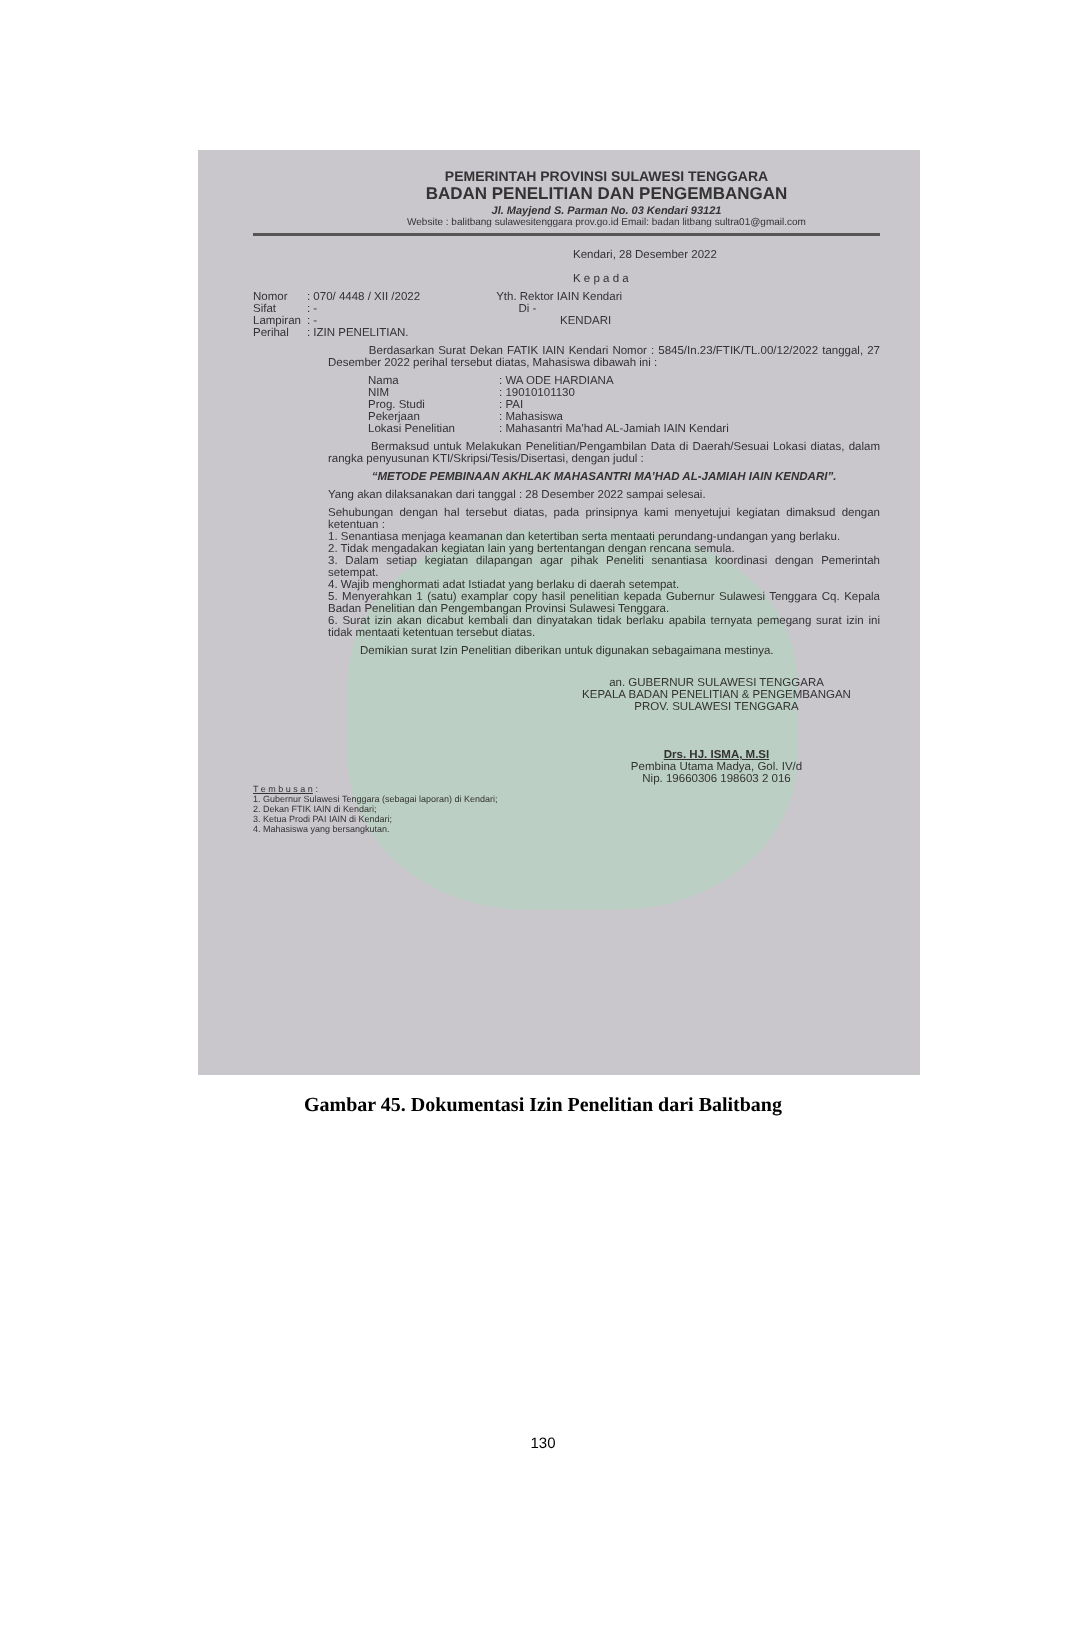PEMERINTAH PROVINSI SULAWESI TENGGARA
BADAN PENELITIAN DAN PENGEMBANGAN
Jl. Mayjend S. Parman No. 03 Kendari 93121
Website : balitbang sulawesitenggara prov.go.id Email: badan litbang sultra01@gmail.com
Kendari, 28 Desember 2022
K e p a d a
| Nomor | : 070/ 4448 / XII /2022 |
| Sifat | : - |
| Lampiran | : - |
| Perihal | : IZIN PENELITIAN. |
Yth. Rektor IAIN Kendari
Di -
KENDARI
Berdasarkan Surat Dekan FATIK IAIN Kendari Nomor : 5845/In.23/FTIK/TL.00/12/2022 tanggal, 27 Desember 2022 perihal tersebut diatas, Mahasiswa dibawah ini :
| Nama | : WA ODE HARDIANA |
| NIM | : 19010101130 |
| Prog. Studi | : PAI |
| Pekerjaan | : Mahasiswa |
| Lokasi Penelitian | : Mahasantri Ma'had AL-Jamiah IAIN Kendari |
Bermaksud untuk Melakukan Penelitian/Pengambilan Data di Daerah/Sesuai Lokasi diatas, dalam rangka penyusunan KTI/Skripsi/Tesis/Disertasi, dengan judul :
“METODE PEMBINAAN AKHLAK MAHASANTRI MA’HAD AL-JAMIAH IAIN KENDARI”.
Yang akan dilaksanakan dari tanggal : 28 Desember 2022 sampai selesai.
Sehubungan dengan hal tersebut diatas, pada prinsipnya kami menyetujui kegiatan dimaksud dengan ketentuan :
1. Senantiasa menjaga keamanan dan ketertiban serta mentaati perundang-undangan yang berlaku.
2. Tidak mengadakan kegiatan lain yang bertentangan dengan rencana semula.
3. Dalam setiap kegiatan dilapangan agar pihak Peneliti senantiasa koordinasi dengan Pemerintah setempat.
4. Wajib menghormati adat Istiadat yang berlaku di daerah setempat.
5. Menyerahkan 1 (satu) examplar copy hasil penelitian kepada Gubernur Sulawesi Tenggara Cq. Kepala Badan Penelitian dan Pengembangan Provinsi Sulawesi Tenggara.
6. Surat izin akan dicabut kembali dan dinyatakan tidak berlaku apabila ternyata pemegang surat izin ini tidak mentaati ketentuan tersebut diatas.
Demikian surat Izin Penelitian diberikan untuk digunakan sebagaimana mestinya.
an. GUBERNUR SULAWESI TENGGARA
KEPALA BADAN PENELITIAN & PENGEMBANGAN
PROV. SULAWESI TENGGARA
Drs. HJ. ISMA, M.SI
Pembina Utama Madya, Gol. IV/d
Nip. 19660306 198603 2 016
T e m b u s a n :
1. Gubernur Sulawesi Tenggara (sebagai laporan) di Kendari;
2. Dekan FTIK IAIN di Kendari;
3. Ketua Prodi PAI IAIN di Kendari;
4. Mahasiswa yang bersangkutan.
Gambar 45. Dokumentasi Izin Penelitian dari Balitbang
130